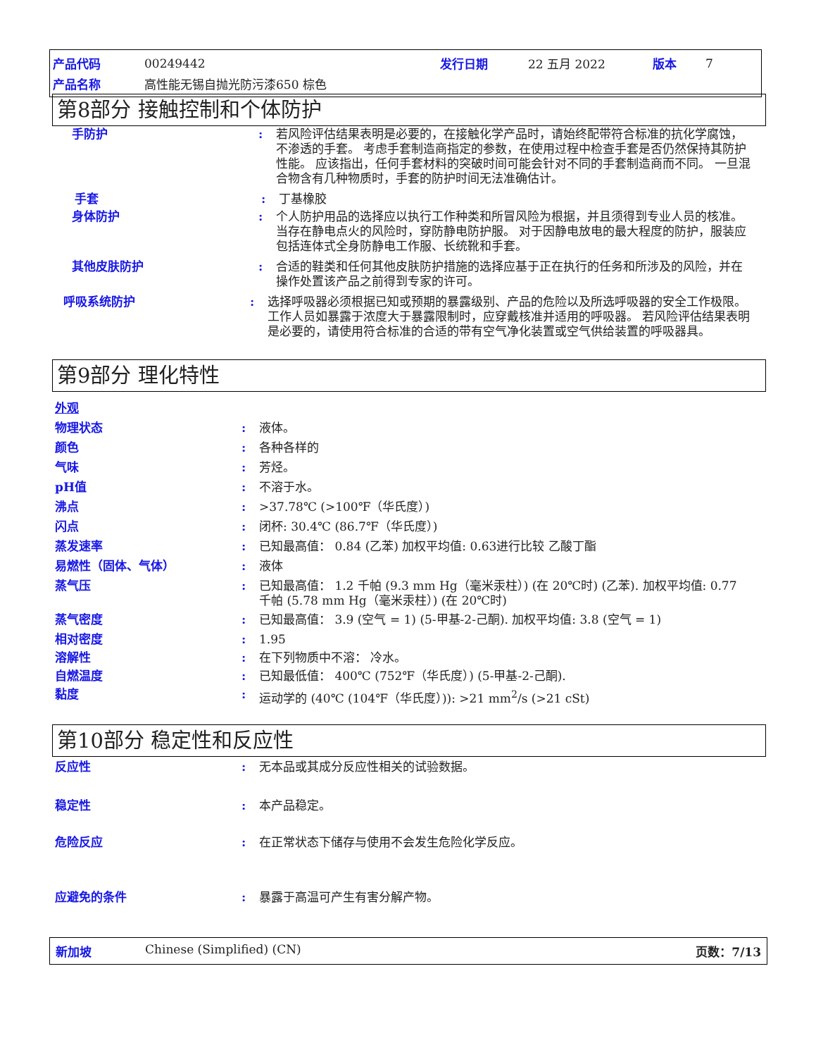| 产品代码 | 00249442 | 发行日期 | 22 五月 2022 | 版本 | 7 |
| 产品名称 | 高性能无锡自抛光防污漆650 棕色 | | | | |
第8部分 接触控制和个体防护
手防护 : 若风险评估结果表明是必要的，在接触化学产品时，请始终配带符合标准的抗化学腐蚀，不渗透的手套。 考虑手套制造商指定的参数，在使用过程中检查手套是否仍然保持其防护性能。 应该指出，任何手套材料的突破时间可能会针对不同的手套制造商而不同。 一旦混合物含有几种物质时，手套的防护时间无法准确估计。
手套 : 丁基橡胶
身体防护 : 个人防护用品的选择应以执行工作种类和所冒风险为根据，并且须得到专业人员的核准。 当存在静电点火的风险时，穿防静电防护服。 对于因静电放电的最大程度的防护，服装应包括连体式全身防静电工作服、长统靴和手套。
其他皮肤防护 : 合适的鞋类和任何其他皮肤防护措施的选择应基于正在执行的任务和所涉及的风险，并在操作处置该产品之前得到专家的许可。
呼吸系统防护 : 选择呼吸器必须根据已知或预期的暴露级别、产品的危险以及所选呼吸器的安全工作极限。 工作人员如暴露于浓度大于暴露限制时，应穿戴核准并适用的呼吸器。 若风险评估结果表明是必要的，请使用符合标准的合适的带有空气净化装置或空气供给装置的呼吸器具。
第9部分 理化特性
外观
物理状态 : 液体。
颜色 : 各种各样的
气味 : 芳烃。
pH值 : 不溶于水。
沸点 : >37.78℃ (>100℉（华氏度）)
闪点 : 闭杯: 30.4℃ (86.7℉（华氏度）)
蒸发速率 : 已知最高值： 0.84 (乙苯) 加权平均值: 0.63进行比较 乙酸丁酯
易燃性（固体、气体） : 液体
蒸气压 : 已知最高值： 1.2 千帕 (9.3 mm Hg（毫米汞柱）) (在 20℃时) (乙苯). 加权平均值: 0.77 千帕 (5.78 mm Hg（毫米汞柱）) (在 20℃时)
蒸气密度 : 已知最高值： 3.9 (空气 = 1) (5-甲基-2-己酮). 加权平均值: 3.8 (空气 = 1)
相对密度 : 1.95
溶解性 : 在下列物质中不溶： 冷水。
自燃温度 : 已知最低值： 400℃ (752℉（华氏度）) (5-甲基-2-己酮).
黏度 : 运动学的 (40℃ (104℉（华氏度）)): >21 mm<sup>2</sup>/s (>21 cSt)
第10部分 稳定性和反应性
反应性 : 无本品或其成分反应性相关的试验数据。
稳定性 : 本产品稳定。
危险反应 : 在正常状态下储存与使用不会发生危险化学反应。
应避免的条件 : 暴露于高温可产生有害分解产物。
新加坡 Chinese (Simplified) (CN) 页数：7/13